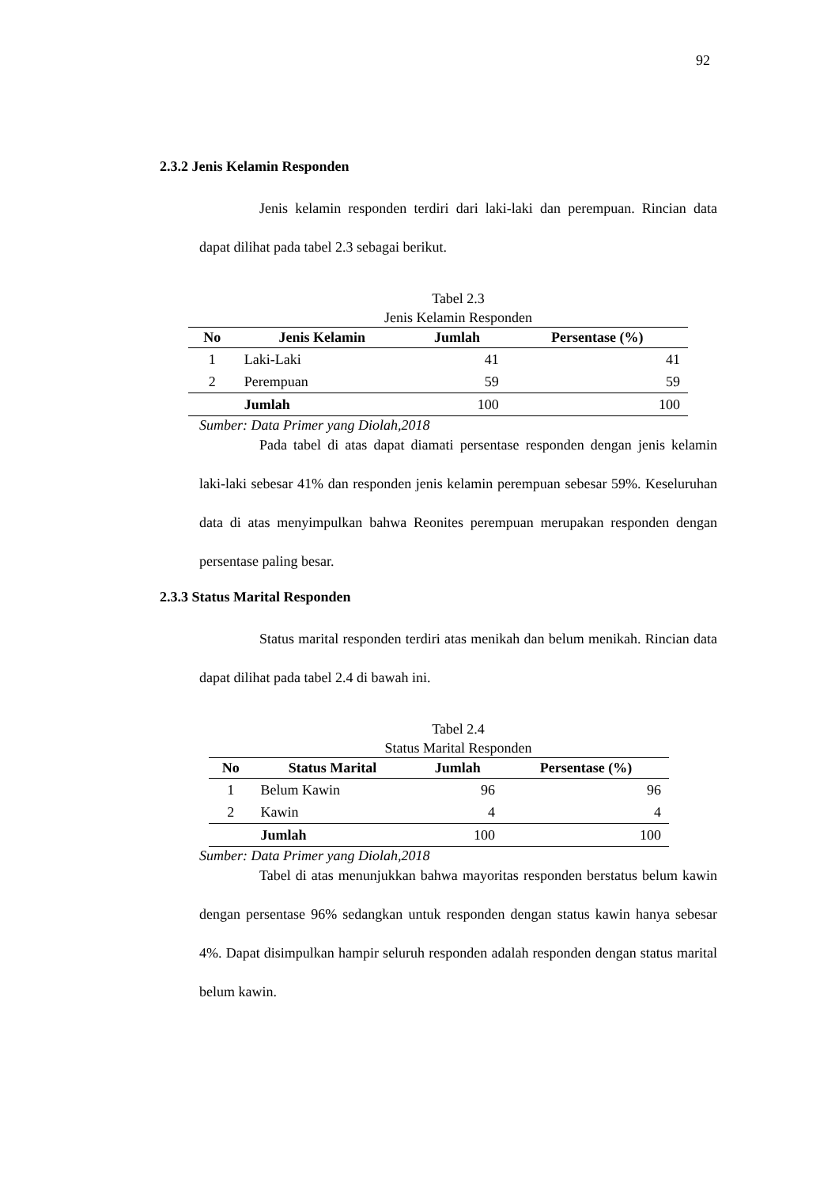92
2.3.2 Jenis Kelamin Responden
Jenis kelamin responden terdiri dari laki-laki dan perempuan. Rincian data dapat dilihat pada tabel 2.3 sebagai berikut.
Tabel 2.3
Jenis Kelamin Responden
| No | Jenis Kelamin | Jumlah | Persentase (%) |
| --- | --- | --- | --- |
| 1 | Laki-Laki | 41 | 41 |
| 2 | Perempuan | 59 | 59 |
| | Jumlah | 100 | 100 |
Sumber: Data Primer yang Diolah,2018
Pada tabel di atas dapat diamati persentase responden dengan jenis kelamin laki-laki sebesar 41% dan responden jenis kelamin perempuan sebesar 59%. Keseluruhan data di atas menyimpulkan bahwa Reonites perempuan merupakan responden dengan persentase paling besar.
2.3.3 Status Marital Responden
Status marital responden terdiri atas menikah dan belum menikah. Rincian data dapat dilihat pada tabel 2.4 di bawah ini.
Tabel 2.4
Status Marital Responden
| No | Status Marital | Jumlah | Persentase (%) |
| --- | --- | --- | --- |
| 1 | Belum Kawin | 96 | 96 |
| 2 | Kawin | 4 | 4 |
| | Jumlah | 100 | 100 |
Sumber: Data Primer yang Diolah,2018
Tabel di atas menunjukkan bahwa mayoritas responden berstatus belum kawin dengan persentase 96% sedangkan untuk responden dengan status kawin hanya sebesar 4%. Dapat disimpulkan hampir seluruh responden adalah responden dengan status marital belum kawin.